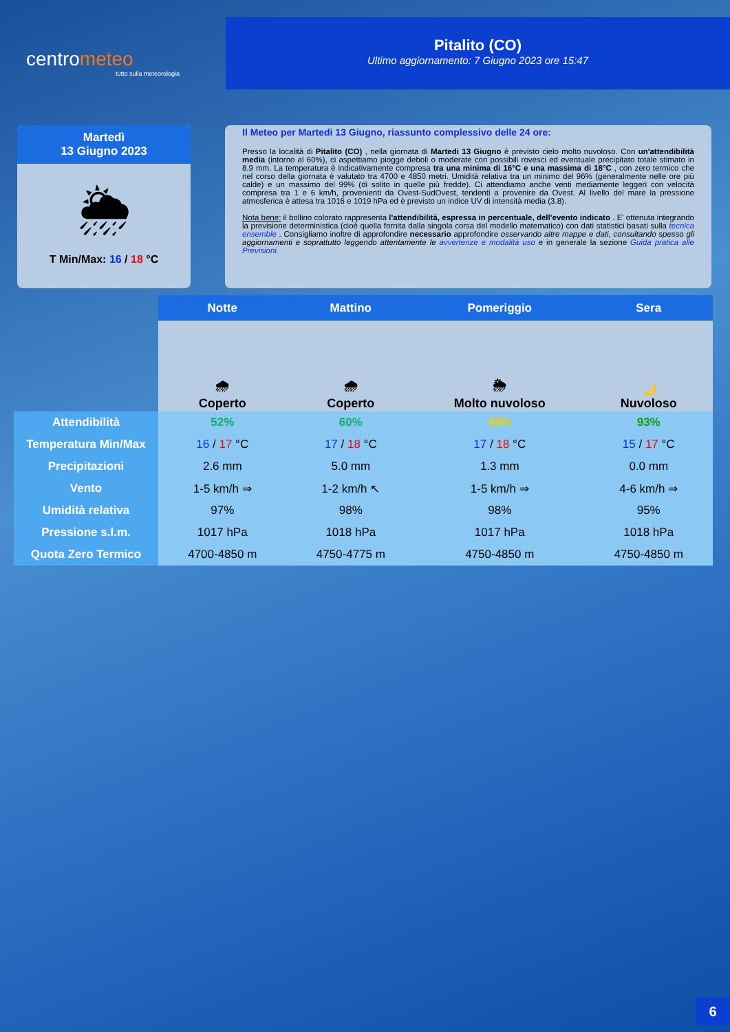centrometeo
tutto sulla meteorologia
Pitalito (CO)
Ultimo aggiornamento: 7 Giugno 2023 ore 15:47
Martedì
13 Giugno 2023
🌦
T Min/Max: 16 / 18 °C
Il Meteo per Martedi 13 Giugno, riassunto complessivo delle 24 ore:
Presso la località di Pitalito (CO) , nella giornata di Martedi 13 Giugno è previsto cielo molto nuvoloso. Con un'attendibilità media (intorno al 60%), ci aspettiamo piogge deboli o moderate con possibili rovesci ed eventuale precipitato totale stimato in 8.9 mm. La temperatura è indicativamente compresa tra una minima di 16°C e una massima di 18°C , con zero termico che nel corso della giornata è valutato tra 4700 e 4850 metri. Umidità relativa tra un minimo del 96% (generalmente nelle ore più calde) e un massimo del 99% (di solito in quelle più fredde). Ci attendiamo anche venti mediamente leggeri con velocità compresa tra 1 e 6 km/h, provenienti da Ovest-SudOvest, tendenti a provenire da Ovest. Al livello del mare la pressione atmosferica è attesa tra 1016 e 1019 hPa ed è previsto un indice UV di intensità media (3.8).
Nota bene: il bollino colorato rappresenta l'attendibilità, espressa in percentuale, dell'evento indicato . E' ottenuta integrando la previsione deterministica (cioè quella fornita dalla singola corsa del modello matematico) con dati statistici basati sulla tecnica ensemble . Consigliamo inoltre di approfondire necessario approfondire osservando altre mappe e dati, consultando spesso gli aggiornamenti e soprattutto leggendo attentamente le avvertenze e modalità uso e in generale la sezione Guida pratica alle Previsioni.
| | Notte | Mattino | Pomeriggio | Sera |
| | 🌧 Coperto | 🌧 Coperto | 🌦 Molto nuvoloso | 🌙 Nuvoloso |
| Attendibilità | 52% | 60% | 45% | 93% |
| Temperatura Min/Max | 16 / 17 °C | 17 / 18 °C | 17 / 18 °C | 15 / 17 °C |
| Precipitazioni | 2.6 mm | 5.0 mm | 1.3 mm | 0.0 mm |
| Vento | 1-5 km/h ⇒ | 1-2 km/h ↖ | 1-5 km/h ⇒ | 4-6 km/h ⇒ |
| Umidità relativa | 97% | 98% | 98% | 95% |
| Pressione s.l.m. | 1017 hPa | 1018 hPa | 1017 hPa | 1018 hPa |
| Quota Zero Termico | 4700-4850 m | 4750-4775 m | 4750-4850 m | 4750-4850 m |
6